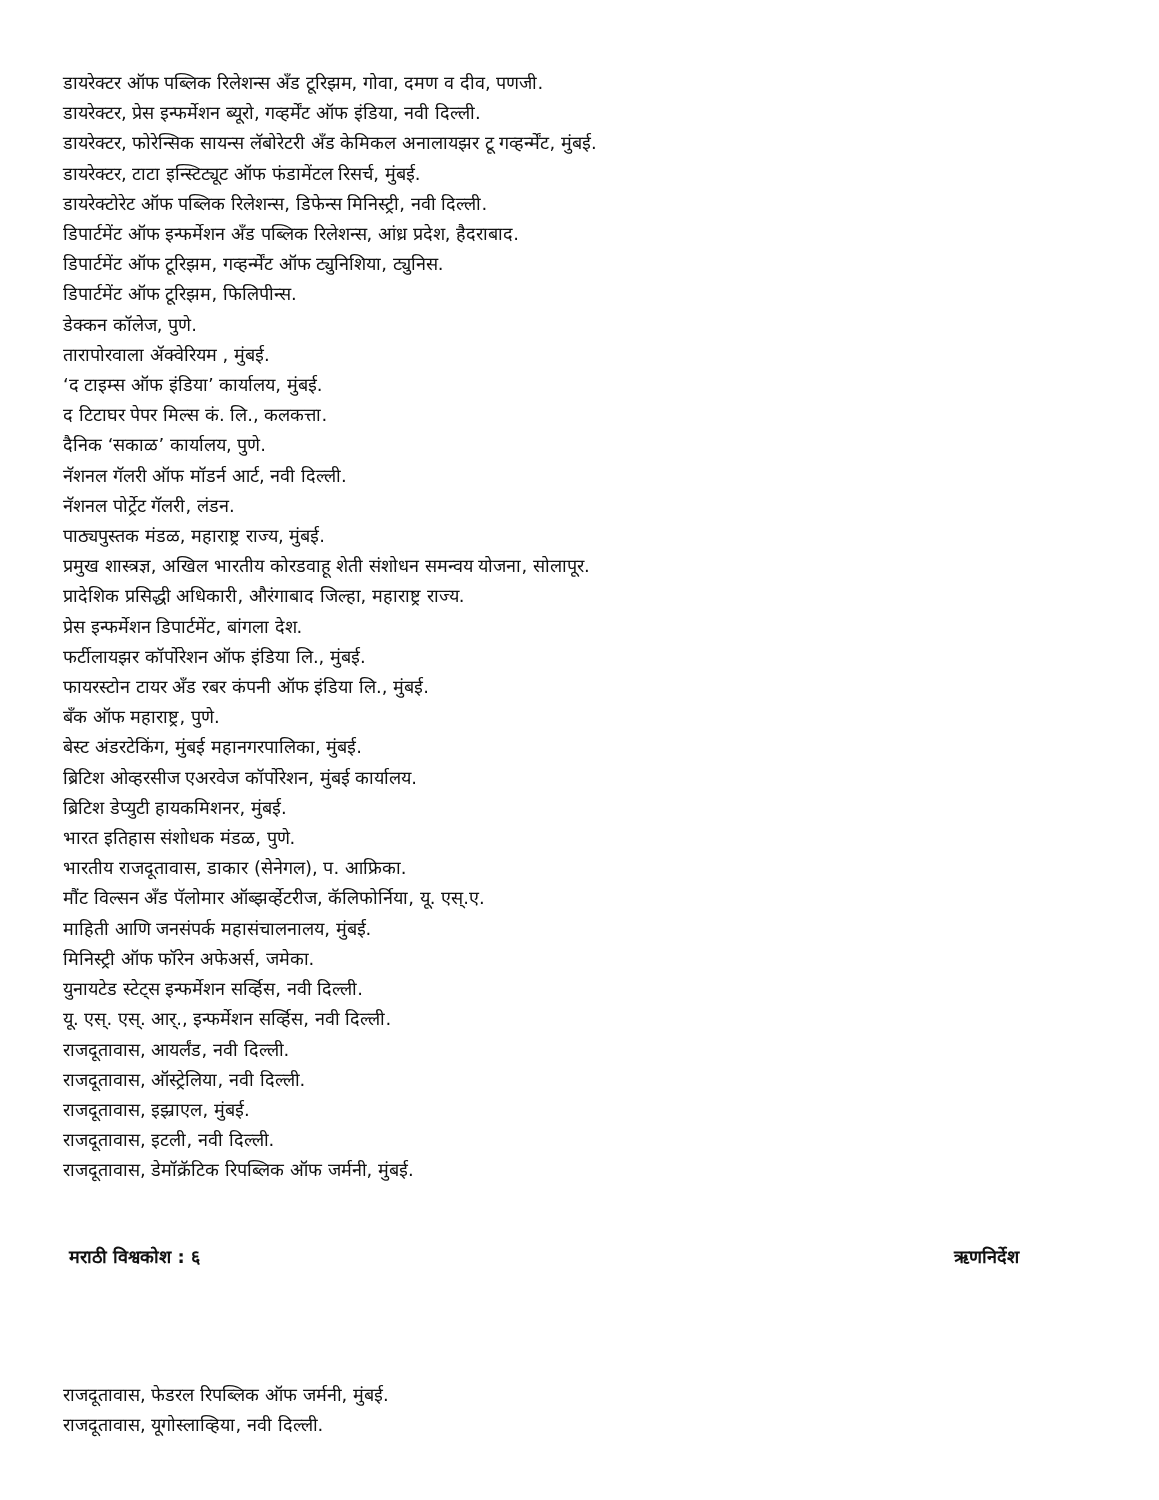डायरेक्टर ऑफ पब्लिक रिलेशन्स अँड टूरिझम, गोवा, दमण व दीव, पणजी.
डायरेक्टर, प्रेस इन्फर्मेशन ब्यूरो, गव्हर्मेंट ऑफ इंडिया, नवी दिल्ली.
डायरेक्टर, फोरेन्सिक सायन्स लॅबोरेटरी अँड केमिकल अनालायझर टू गव्हर्न्मेंट, मुंबई.
डायरेक्टर, टाटा इन्स्टिट्यूट ऑफ फंडामेंटल रिसर्च, मुंबई.
डायरेक्टोरेट ऑफ पब्लिक रिलेशन्स, डिफेन्स मिनिस्ट्री, नवी दिल्ली.
डिपार्टमेंट ऑफ इन्फर्मेशन अँड पब्लिक रिलेशन्स, आंध्र प्रदेश, हैदराबाद.
डिपार्टमेंट ऑफ टूरिझम, गव्हर्न्मेंट ऑफ ट्युनिशिया, ट्युनिस.
डिपार्टमेंट ऑफ टूरिझम, फिलिपीन्स.
डेक्कन कॉलेज, पुणे.
तारापोरवाला ॲक्वेरियम , मुंबई.
‘द टाइम्स ऑफ इंडिया’ कार्यालय, मुंबई.
द टिटाघर पेपर मिल्स कं. लि., कलकत्ता.
दैनिक ‘सकाळ’ कार्यालय, पुणे.
नॅशनल गॅलरी ऑफ मॉडर्न आर्ट, नवी दिल्ली.
नॅशनल पोर्ट्रेट गॅलरी, लंडन.
पाठ्यपुस्तक मंडळ, महाराष्ट्र राज्य, मुंबई.
प्रमुख शास्त्रज्ञ, अखिल भारतीय कोरडवाहू शेती संशोधन समन्वय योजना, सोलापूर.
प्रादेशिक प्रसिद्धी अधिकारी, औरंगाबाद जिल्हा, महाराष्ट्र राज्य.
प्रेस इन्फर्मेशन डिपार्टमेंट, बांगला देश.
फर्टीलायझर कॉर्पोरेशन ऑफ इंडिया लि., मुंबई.
फायरस्टोन टायर अँड रबर कंपनी ऑफ इंडिया लि., मुंबई.
बँक ऑफ महाराष्ट्र, पुणे.
बेस्ट अंडरटेकिंग, मुंबई महानगरपालिका, मुंबई.
ब्रिटिश ओव्हरसीज एअरवेज कॉर्पोरेशन, मुंबई कार्यालय.
ब्रिटिश डेप्युटी हायकमिशनर, मुंबई.
भारत इतिहास संशोधक मंडळ, पुणे.
भारतीय राजदूतावास, डाकार (सेनेगल), प. आफ्रिका.
मौंट विल्सन अँड पॅलोमार ऑब्झर्व्हेटरीज, कॅलिफोर्निया, यू. एस्.ए.
माहिती आणि जनसंपर्क महासंचालनालय, मुंबई.
मिनिस्ट्री ऑफ फॉरेन अफेअर्स, जमेका.
युनायटेड स्टेट्स इन्फर्मेशन सर्व्हिस, नवी दिल्ली.
यू. एस्. एस्. आर्., इन्फर्मेशन सर्व्हिस, नवी दिल्ली.
राजदूतावास, आयर्लंड, नवी दिल्ली.
राजदूतावास, ऑस्ट्रेलिया, नवी दिल्ली.
राजदूतावास, इझ्राएल, मुंबई.
राजदूतावास, इटली, नवी दिल्ली.
राजदूतावास, डेमॉक्रॅटिक रिपब्लिक ऑफ जर्मनी, मुंबई.
मराठी विश्वकोश : ६ ऋणनिर्देश
राजदूतावास, फेडरल रिपब्लिक ऑफ जर्मनी, मुंबई.
राजदूतावास, यूगोस्लाव्हिया, नवी दिल्ली.